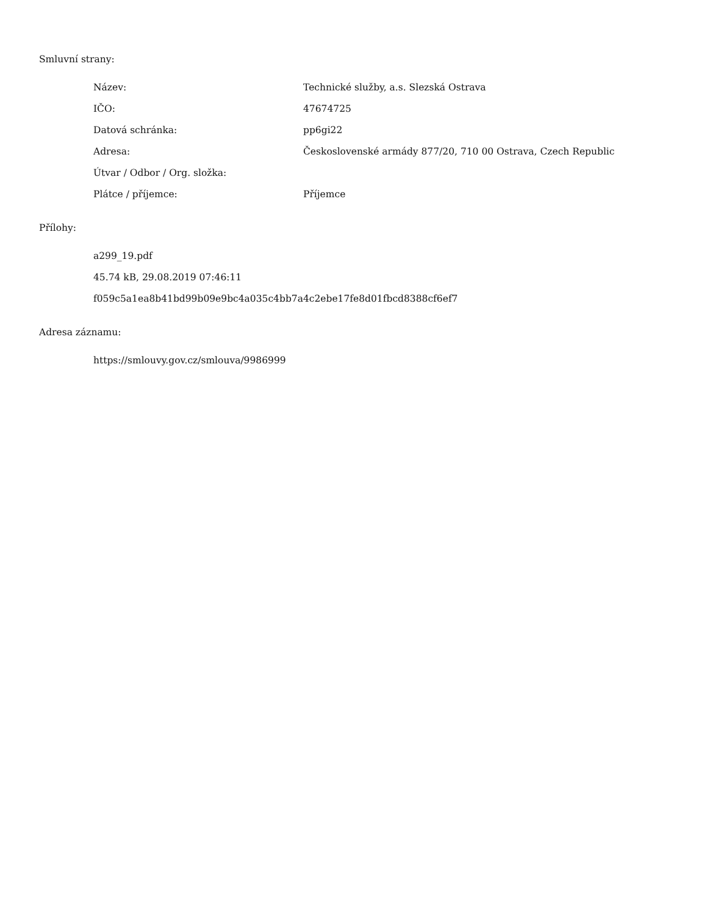Smluvní strany:
| Název: | Technické služby, a.s. Slezská Ostrava |
| IČO: | 47674725 |
| Datová schránka: | pp6gi22 |
| Adresa: | Československé armády 877/20, 710 00 Ostrava, Czech Republic |
| Útvar / Odbor / Org. složka: | |
| Plátce / příjemce: | Příjemce |
Přílohy:
a299_19.pdf
45.74 kB, 29.08.2019 07:46:11
f059c5a1ea8b41bd99b09e9bc4a035c4bb7a4c2ebe17fe8d01fbcd8388cf6ef7
Adresa záznamu:
https://smlouvy.gov.cz/smlouva/9986999